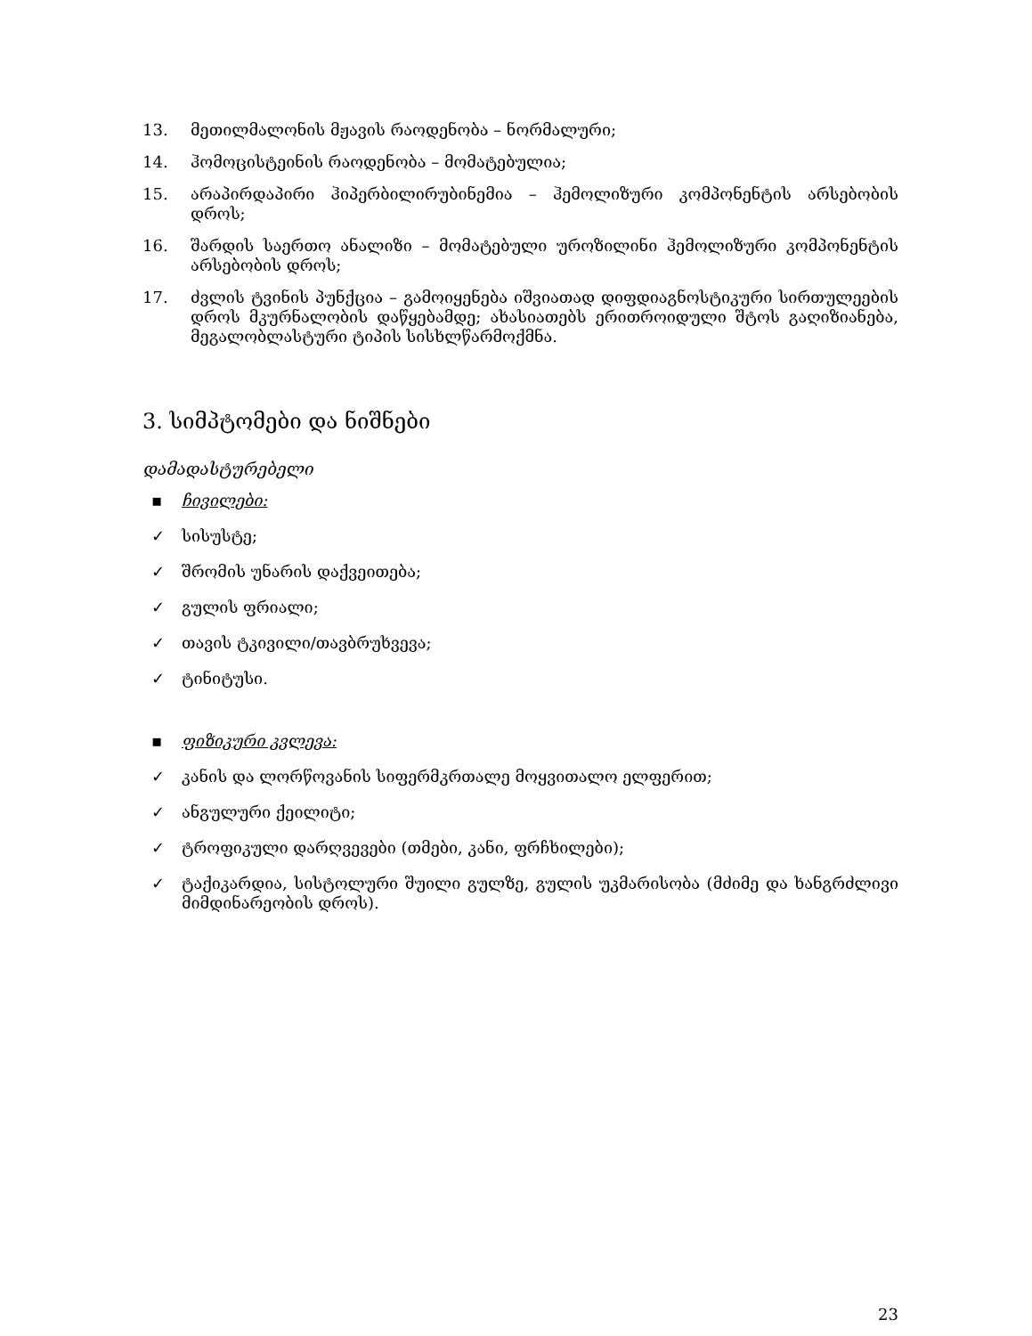13. მეთილმალონის მჟავის რაოდენობა – ნორმალური;
14. ჰომოცისტეინის რაოდენობა – მომატებულია;
15. არაპირდაპირი ჰიპერბილირუბინემია – ჰემოლიზური კომპონენტის არსებობის დროს;
16. შარდის საერთო ანალიზი – მომატებული უროზილინი ჰემოლიზური კომპონენტის არსებობის დროს;
17. ძვლის ტვინის პუნქცია – გამოიყენება იშვიათად დიფდიაგნოსტიკური სირთულეების დროს მკურნალობის დაწყებამდე; ახასიათებს ერითროიდული შტოს გაღიზიანება, მეგალობლასტური ტიპის სისხლწარმოქმნა.
3. სიმპტომები და ნიშნები
დამადასტურებელი
▪ ჩივილები:
✓ სისუსტე;
✓ შრომის უნარის დაქვეითება;
✓ გულის ფრიალი;
✓ თავის ტკივილი/თავბრუხვევა;
✓ ტინიტუსი.
▪ ფიზიკური კვლევა:
✓ კანის და ლორწოვანის სიფერმკრთალე მოყვითალო ელფერით;
✓ ანგულური ქეილიტი;
✓ ტროფიკული დარღვევები (თმები, კანი, ფრჩხილები);
✓ ტაქიკარდია, სისტოლური შუილი გულზე, გულის უკმარისობა (მძიმე და ხანგრძლივი მიმდინარეობის დროს).
23